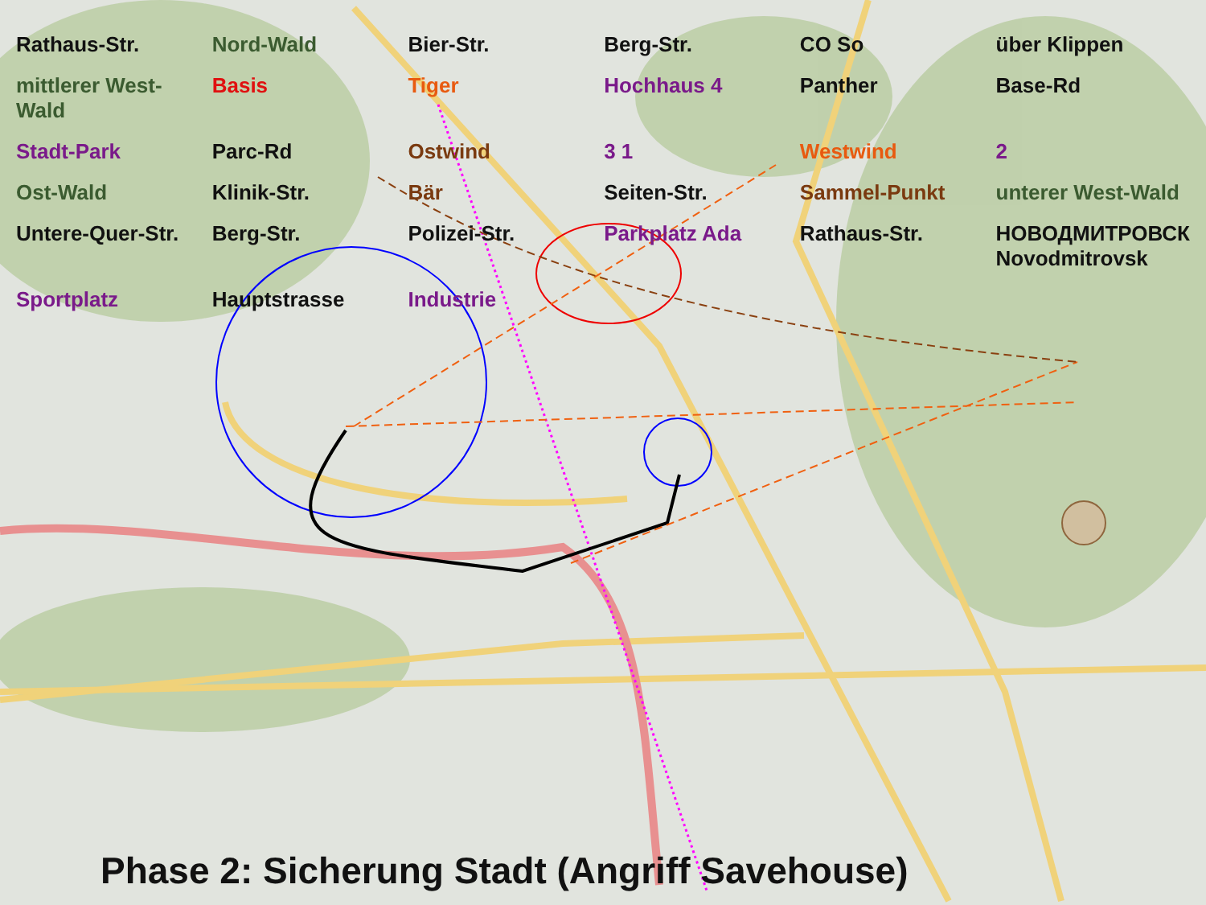Rathaus-Str.
Nord-Wald
Bier-Str.
Berg-Str.
CO So
über Klippen
mittlerer West-Wald
Basis
Tiger
Hochhaus 4
Panther
Base-Rd
Stadt-Park
Parc-Rd
Ostwind
3 1
Westwind
2
Ost-Wald
Klinik-Str.
Bär
Seiten-Str.
Sammel-Punkt
unterer West-Wald
Untere-Quer-Str.
Berg-Str.
Polizei-Str.
Parkplatz Ada
Rathaus-Str.
НОВОДМИТРОВСК Novodmitrovsk
Sportplatz
Hauptstrasse
Industrie
Phase 2: Sicherung Stadt (Angriff Savehouse)